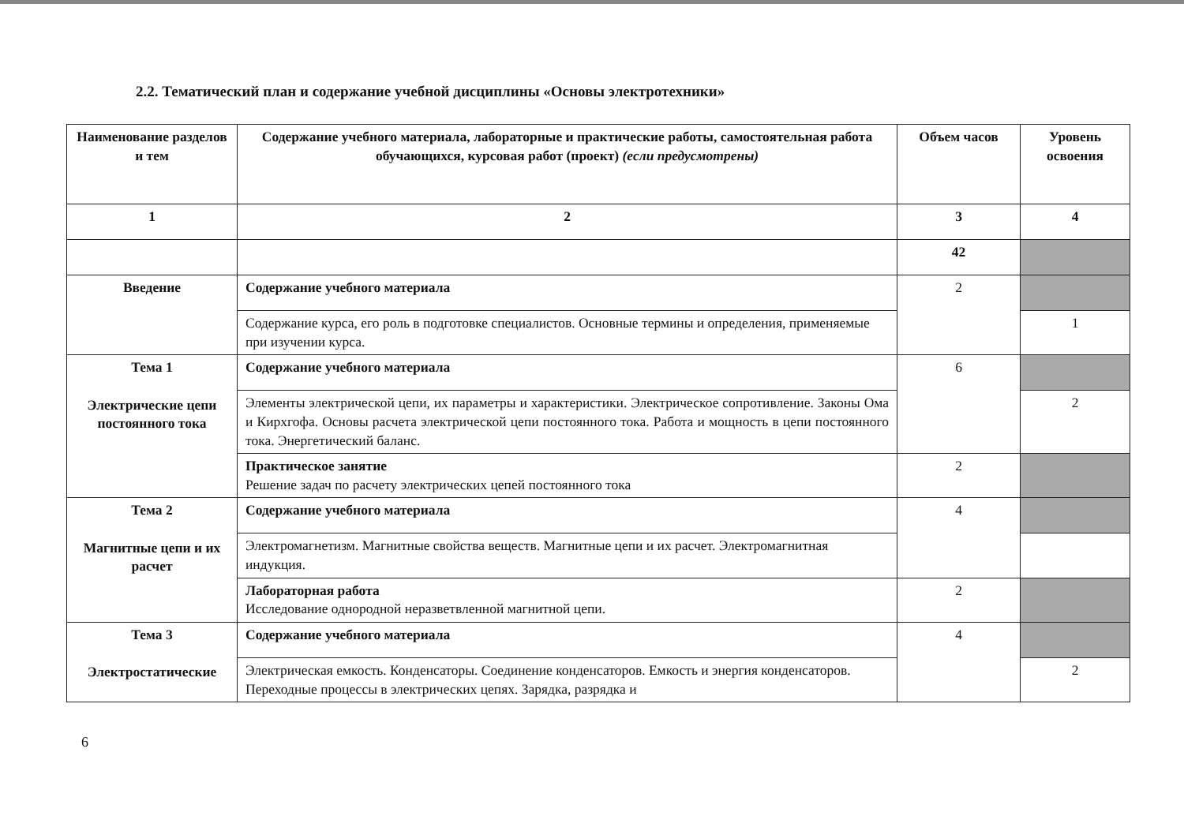2.2. Тематический план и содержание учебной дисциплины «Основы электротехники»
| Наименование разделов и тем | Содержание учебного материала, лабораторные и практические работы, самостоятельная работа обучающихся, курсовая работ (проект) (если предусмотрены) | Объем часов | Уровень освоения |
| --- | --- | --- | --- |
| 1 | 2 | 3 | 4 |
| | | 42 | |
| Введение | Содержание учебного материала | 2 | |
| | Содержание курса, его роль в подготовке специалистов. Основные термины и определения, применяемые при изучении курса. | | 1 |
| Тема 1 Электрические цепи постоянного тока | Содержание учебного материала | 6 | |
| | Элементы электрической цепи, их параметры и характеристики. Электрическое сопротивление. Законы Ома и Кирхгофа. Основы расчета электрической цепи постоянного тока. Работа и мощность в цепи постоянного тока. Энергетический баланс. | | 2 |
| | Практическое занятие Решение задач по расчету электрических цепей постоянного тока | 2 | |
| Тема 2 Магнитные цепи и их расчет | Содержание учебного материала | 4 | |
| | Электромагнетизм. Магнитные свойства веществ. Магнитные цепи и их расчет. Электромагнитная индукция. | | |
| | Лабораторная работа Исследование однородной неразветвленной магнитной цепи. | 2 | |
| Тема 3 Электростатические | Содержание учебного материала | 4 | |
| | Электрическая емкость. Конденсаторы. Соединение конденсаторов. Емкость и энергия конденсаторов. Переходные процессы в электрических цепях. Зарядка, разрядка и | | 2 |
6